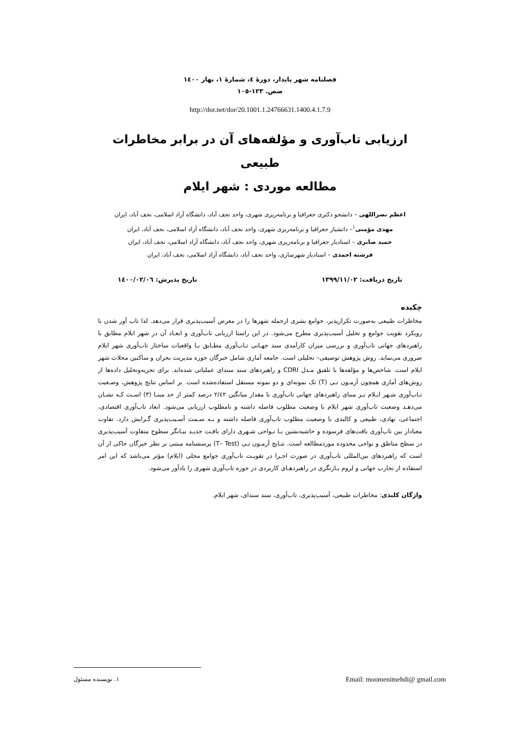فصلنامه شهر پایدار، دورهٔ ٤، شمارهٔ ١، بهار ١٤٠٠
صص. ١٢٣-١٠٥
http://dor.net/dor/20.1001.1.24766631.1400.4.1.7.9
ارزیابی تاب‌آوری و مؤلفه‌های آن در برابر مخاطرات طبیعی
مطالعه موردی : شهر ایلام
اعظم نصراللهی – دانشجو دکتری جغرافیا و برنامه‌ریزی شهری، واحد نجف آباد، دانشگاه آزاد اسلامی، نجف آباد، ایران
مهدی مؤمنی<sup>١</sup>– دانشیار جغرافیا و برنامه‌ریزی شهری، واحد نجف آباد، دانشگاه آزاد اسلامی، نجف آباد، ایران
حمید صابری – استادیار جغرافیا و برنامه‌ریزی شهری، واحد نجف آباد، دانشگاه آزاد اسلامی، نجف آباد، ایران
فرشته احمدی – استادیار شهرسازی، واحد نجف آباد، دانشگاه آزاد اسلامی، نجف آباد، ایران
تاریخ دریافت: ١٣٩٩/١١/٠٢ تاریخ پذیرش: ١٤٠٠/٠٢/٠٦
چکیده
مخاطرات طبیعی به‌صورت تکرارپذیر، جوامع بشری ازجمله شهرها را در معرض آسیب‌پذیری قرار می‌دهد. لذا تاب آور شدن با رویکرد تقویت جوامع و تحلیل آسیب‌پذیری مطرح می‌شود. در این راستا ارزیابی تاب‌آوری و ابعـاد آن در شهر ایلام مطابق با راهبردهای جهانی تاب‌آوری و بررسی میزان کارآمدی سند جهـانی تـاب‌آوری مطـابق بـا واقعیات ساختار تاب‌آوری شهر ایلام ضروری می‌نماید. روش پژوهش توصیفی– تحلیلی است. جامعه آماری شامل خبرگان حوزه مدیریت بحران و ساکنین محلات شهر ایلام است. شاخص‌ها و مؤلفه‌ها با تلفیق مـدل CDRI و راهبردهای سند سندای عملیاتی شده‌اند. برای تجزیه‌وتحلیل داده‌ها از روش‌های آماری همچون آزمـون تـی (T) تک نمونه‌ای و دو نمونه مستقل استفاده‌شده است. بر اساس نتایج پژوهش، وضـعیت تـاب‌آوری شـهر ایـلام بـر مبنای راهبردهای جهانی تاب‌آوری با مقدار میانگین ٢/٤٢ درصد کمتر از حد مبنـا (٣) اسـت کـه نشـان می‌دهـد وضعیت تاب‌آوری شهر ایلام با وضعیت مطلوب فاصله داشته و نامطلوب ارزیابی می‌شود. ابعاد تاب‌آوری اقتصادی، اجتماعی، نهادی، طبیعی و کالبدی با وضعیت مطلوب تاب‌آوری فاصله داشته و بـه سـمت آسـیب‌پذیری گـرایش دارد. تفاوت معنادار بین تاب‌آوری بافت‌های فرسوده و حاشیه‌نشین بـا نـواحی شـهری دارای بافـت جدیـد بیـانگر سطوح متفاوت آسیب‌پذیری در سطح مناطق و نواحی محدوده موردمطالعه است. نتـایج آزمـون تـی (T– Test) پرسشنامه مبتنی بر نظر خبرگان حاکی از آن است که راهبردهای بین‌المللی تاب‌آوری در صورت اجـرا در تقویـت تاب‌آوری جوامع محلی (ایلام) مؤثر می‌باشد که این امر استفاده از تجارب جهانی و لزوم بـازنگری در راهبردهـای کاربردی در حوزه تاب‌آوری شهری را یادآور می‌شود.
واژگان کلیدی: مخاطرات طبیعی، آسیب‌پذیری، تاب‌آوری، سند سندای، شهر ایلام.
١. نویسنده مسئول Email: moomenimehdi@ gmail.com